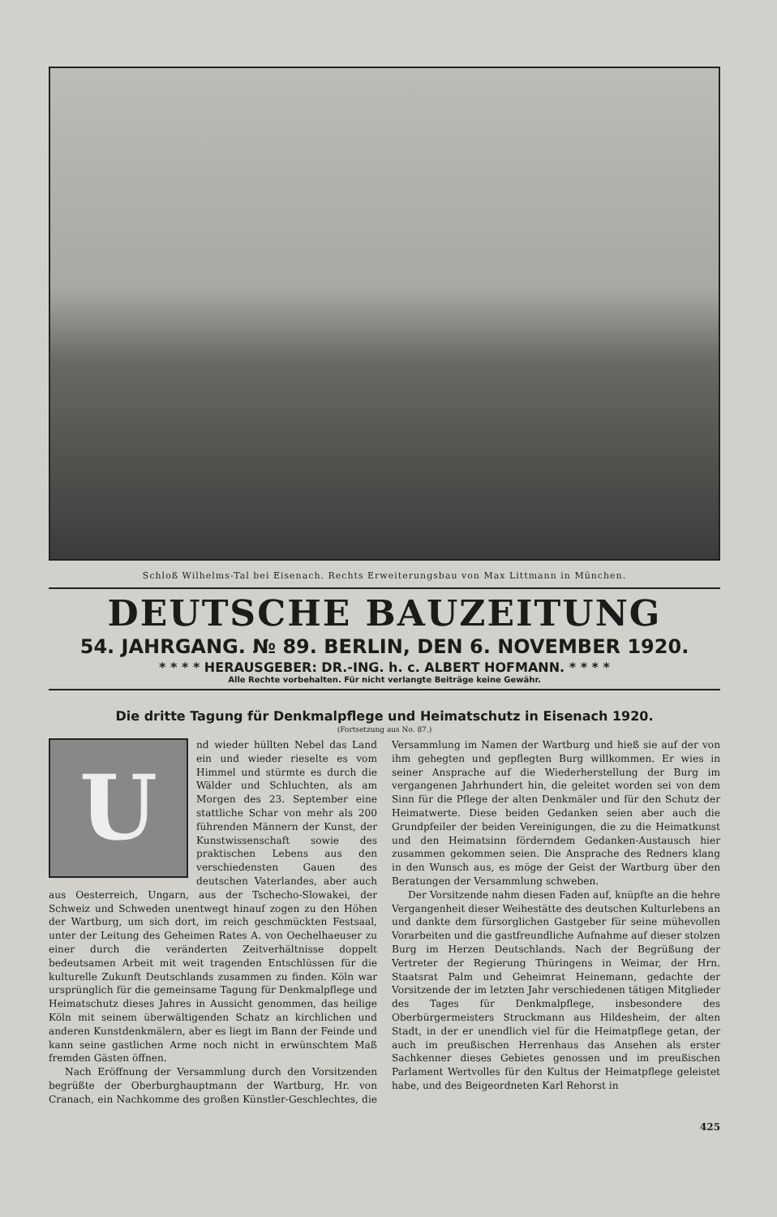Schloß Wilhelms-Tal bei Eisenach. Rechts Erweiterungsbau von Max Littmann in München.
DEUTSCHE BAUZEITUNG
54. JAHRGANG. № 89. BERLIN, DEN 6. NOVEMBER 1920.
* * * * HERAUSGEBER: DR.-ING. h. c. ALBERT HOFMANN. * * * *
Alle Rechte vorbehalten. Für nicht verlangte Beiträge keine Gewähr.
Die dritte Tagung für Denkmalpflege und Heimatschutz in Eisenach 1920.
(Fortsetzung aus No. 87.)
Und wieder hüllten Nebel das Land ein und wieder rieselte es vom Himmel und stürmte es durch die Wälder und Schluchten, als am Morgen des 23. September eine stattliche Schar von mehr als 200 führenden Männern der Kunst, der Kunstwissenschaft sowie des praktischen Lebens aus den verschiedensten Gauen des deutschen Vaterlandes, aber auch aus Oesterreich, Ungarn, aus der Tschecho-Slowakei, der Schweiz und Schweden unentwegt hinauf zogen zu den Höhen der Wartburg, um sich dort, im reich geschmückten Festsaal, unter der Leitung des Geheimen Rates A. von Oechelhaeuser zu einer durch die veränderten Zeitverhältnisse doppelt bedeutsamen Arbeit mit weit tragenden Entschlüssen für die kulturelle Zukunft Deutschlands zusammen zu finden. Köln war ursprünglich für die gemeinsame Tagung für Denkmalpflege und Heimatschutz dieses Jahres in Aussicht genommen, das heilige Köln mit seinem überwältigenden Schatz an kirchlichen und anderen Kunstdenkmälern, aber es liegt im Bann der Feinde und kann seine gastlichen Arme noch nicht in erwünschtem Maß fremden Gästen öffnen.
Nach Eröffnung der Versammlung durch den Vorsitzenden begrüßte der Oberburghauptmann der Wartburg, Hr. von Cranach, ein Nachkomme des großen Künstler-Geschlechtes, die Versammlung im Namen der Wartburg und hieß sie auf der von ihm gehegten und gepflegten Burg willkommen. Er wies in seiner Ansprache auf die Wiederherstellung der Burg im vergangenen Jahrhundert hin, die geleitet worden sei von dem Sinn für die Pflege der alten Denkmäler und für den Schutz der Heimatwerte. Diese beiden Gedanken seien aber auch die Grundpfeiler der beiden Vereinigungen, die zu die Heimatkunst und den Heimatsinn förderndem Gedanken-Austausch hier zusammen gekommen seien. Die Ansprache des Redners klang in den Wunsch aus, es möge der Geist der Wartburg über den Beratungen der Versammlung schweben.
Der Vorsitzende nahm diesen Faden auf, knüpfte an die hehre Vergangenheit dieser Weihestätte des deutschen Kulturlebens an und dankte dem fürsorglichen Gastgeber für seine mühevollen Vorarbeiten und die gastfreundliche Aufnahme auf dieser stolzen Burg im Herzen Deutschlands. Nach der Begrüßung der Vertreter der Regierung Thüringens in Weimar, der Hrn. Staatsrat Palm und Geheimrat Heinemann, gedachte der Vorsitzende der im letzten Jahr verschiedenen tätigen Mitglieder des Tages für Denkmalpflege, insbesondere des Oberbürgermeisters Struckmann aus Hildesheim, der alten Stadt, in der er unendlich viel für die Heimatpflege getan, der auch im preußischen Herrenhaus das Ansehen als erster Sachkenner dieses Gebietes genossen und im preußischen Parlament Wertvolles für den Kultus der Heimatpflege geleistet habe, und des Beigeordneten Karl Rehorst in
425